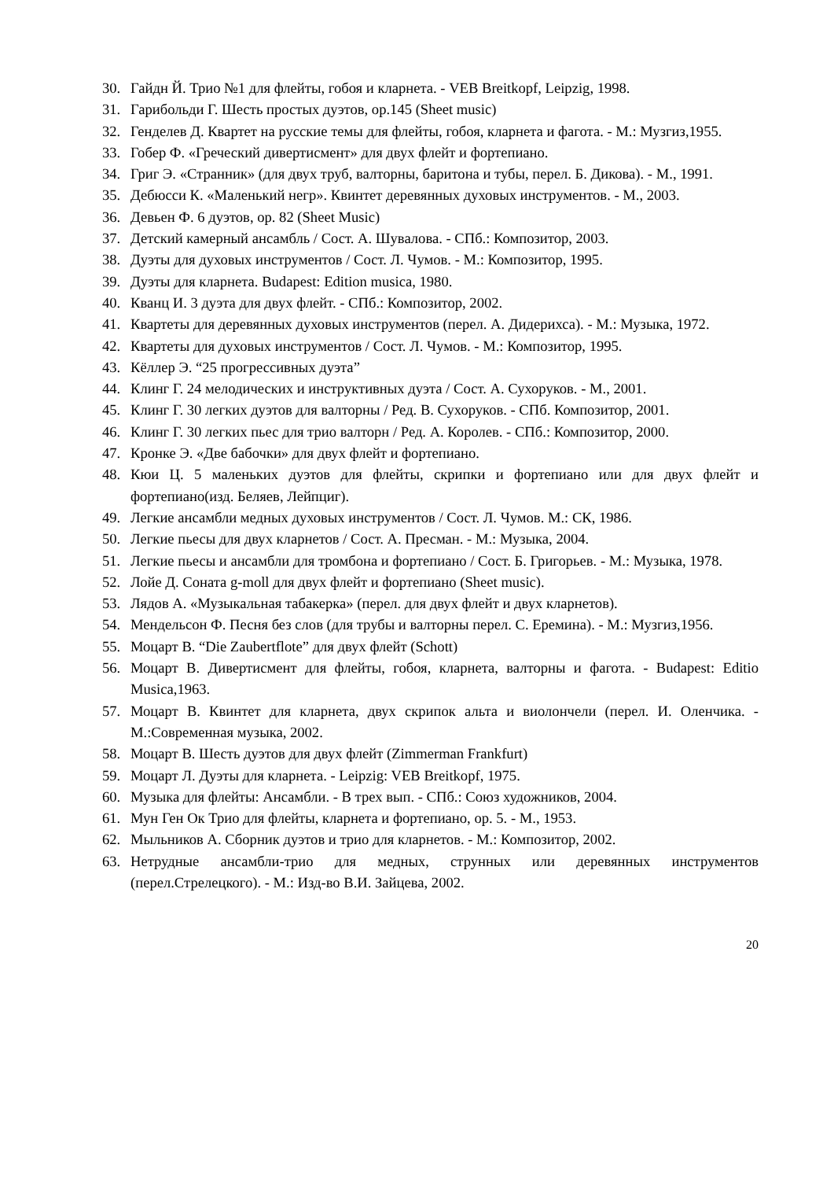30. Гайдн Й. Трио №1 для флейты, гобоя и кларнета. - VEB Breitkopf, Leipzig, 1998.
31. Гарибольди Г. Шесть простых дуэтов, ор.145 (Sheet music)
32. Генделев Д. Квартет на русские темы для флейты, гобоя, кларнета и фагота. - М.: Музгиз,1955.
33. Гобер Ф. «Греческий дивертисмент» для двух флейт и фортепиано.
34. Григ Э. «Странник» (для двух труб, валторны, баритона и тубы, перел. Б. Дикова). - М., 1991.
35. Дебюсси К. «Маленький негр». Квинтет деревянных духовых инструментов. - М., 2003.
36. Девьен Ф. 6 дуэтов, ор. 82 (Sheet Music)
37. Детский камерный ансамбль / Сост. А. Шувалова. - СПб.: Композитор, 2003.
38. Дуэты для духовых инструментов / Сост. Л. Чумов. - М.: Композитор, 1995.
39. Дуэты для кларнета. Budapest: Edition musica, 1980.
40. Кванц И. 3 дуэта для двух флейт. - СПб.: Композитор, 2002.
41. Квартеты для деревянных духовых инструментов (перел. А. Дидерихса). - М.: Музыка, 1972.
42. Квартеты для духовых инструментов / Сост. Л. Чумов. - М.: Композитор, 1995.
43. Кёллер Э. “25 прогрессивных дуэта”
44. Клинг Г. 24 мелодических и инструктивных дуэта / Сост. А. Сухоруков. - М., 2001.
45. Клинг Г. 30 легких дуэтов для валторны / Ред. В. Сухоруков. - СПб. Композитор, 2001.
46. Клинг Г. 30 легких пьес для трио валторн / Ред. А. Королев. - СПб.: Композитор, 2000.
47. Кронке Э. «Две бабочки» для двух флейт и фортепиано.
48. Кюи Ц. 5 маленьких дуэтов для флейты, скрипки и фортепиано или для двух флейт и фортепиано(изд. Беляев, Лейпциг).
49. Легкие ансамбли медных духовых инструментов / Сост. Л. Чумов. М.: СК, 1986.
50. Легкие пьесы для двух кларнетов / Сост. А. Пресман. - М.: Музыка, 2004.
51. Легкие пьесы и ансамбли для тромбона и фортепиано / Сост. Б. Григорьев. - М.: Музыка, 1978.
52. Лойе Д. Соната g-moll для двух флейт и фортепиано (Sheet music).
53. Лядов А. «Музыкальная табакерка» (перел. для двух флейт и двух кларнетов).
54. Мендельсон Ф. Песня без слов (для трубы и валторны перел. С. Еремина). - М.: Музгиз,1956.
55. Моцарт В. “Die Zaubertflote” для двух флейт (Schott)
56. Моцарт В. Дивертисмент для флейты, гобоя, кларнета, валторны и фагота. - Budapest: Editio Musica,1963.
57. Моцарт В. Квинтет для кларнета, двух скрипок альта и виолончели (перел. И. Оленчика. - М.:Современная музыка, 2002.
58. Моцарт В. Шесть дуэтов для двух флейт (Zimmerman Frankfurt)
59. Моцарт Л. Дуэты для кларнета. - Leipzig: VEB Breitkopf, 1975.
60. Музыка для флейты: Ансамбли. - В трех вып. - СПб.: Союз художников, 2004.
61. Мун Ген Ок Трио для флейты, кларнета и фортепиано, ор. 5. - М., 1953.
62. Мыльников А. Сборник дуэтов и трио для кларнетов. - М.: Композитор, 2002.
63. Нетрудные ансамбли-трио для медных, струнных или деревянных инструментов (перел.Стрелецкого). - М.: Изд-во В.И. Зайцева, 2002.
20